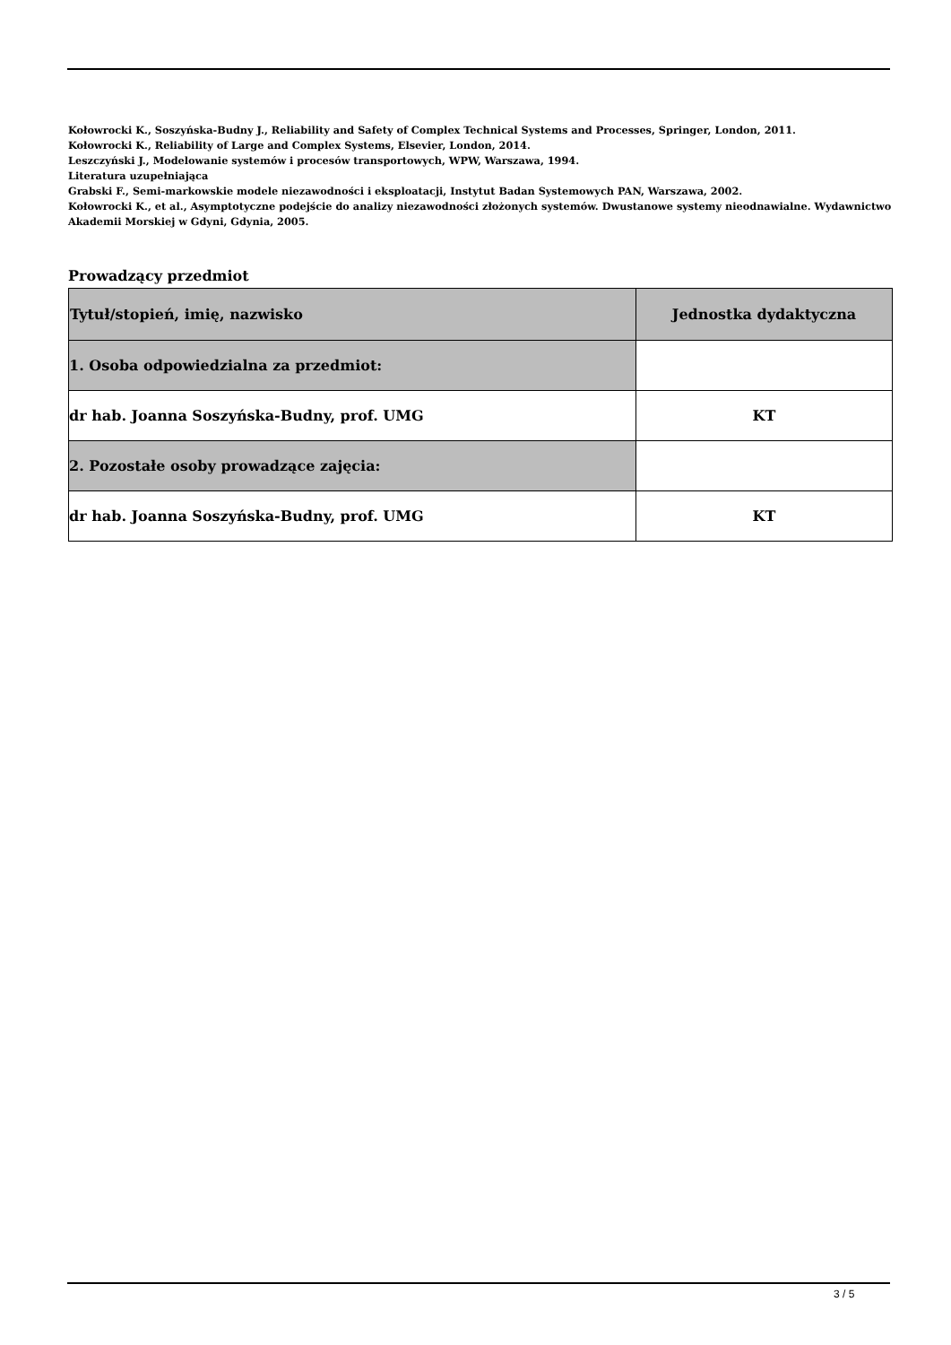Kołowrocki K., Soszyńska-Budny J., Reliability and Safety of Complex Technical Systems and Processes, Springer, London, 2011.
Kołowrocki K., Reliability of Large and Complex Systems, Elsevier, London, 2014.
Leszczyński J., Modelowanie systemów i procesów transportowych, WPW, Warszawa, 1994.
Literatura uzupełniająca
Grabski F., Semi-markowskie modele niezawodności i eksploatacji, Instytut Badan Systemowych PAN, Warszawa, 2002.
Kołowrocki K., et al., Asymptotyczne podejście do analizy niezawodności złożonych systemów. Dwustanowe systemy nieodnawialne. Wydawnictwo Akademii Morskiej w Gdyni, Gdynia, 2005.
Prowadzący przedmiot
| Tytuł/stopień, imię, nazwisko | Jednostka dydaktyczna |
| --- | --- |
| 1. Osoba odpowiedzialna za przedmiot: | |
| dr hab. Joanna Soszyńska-Budny, prof. UMG | KT |
| 2. Pozostałe osoby prowadzące zajęcia: | |
| dr hab. Joanna Soszyńska-Budny, prof. UMG | KT |
3 / 5